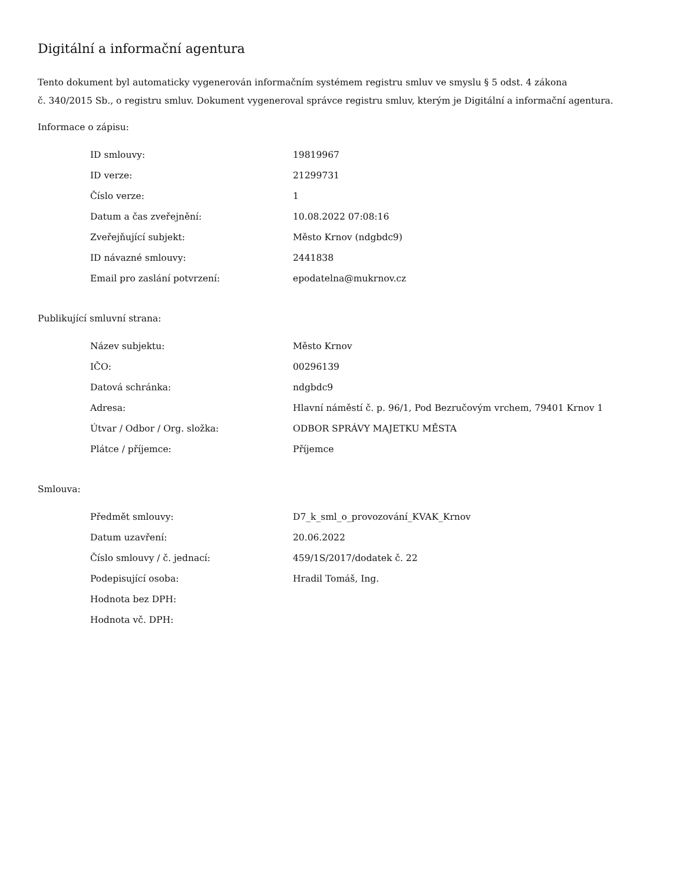Digitální a informační agentura
Tento dokument byl automaticky vygenerován informačním systémem registru smluv ve smyslu § 5 odst. 4 zákona
č. 340/2015 Sb., o registru smluv. Dokument vygeneroval správce registru smluv, kterým je Digitální a informační agentura.
Informace o zápisu:
| ID smlouvy: | 19819967 |
| ID verze: | 21299731 |
| Číslo verze: | 1 |
| Datum a čas zveřejnění: | 10.08.2022 07:08:16 |
| Zveřejňující subjekt: | Město Krnov (ndgbdc9) |
| ID návazné smlouvy: | 2441838 |
| Email pro zaslání potvrzení: | epodatelna@mukrnov.cz |
Publikující smluvní strana:
| Název subjektu: | Město Krnov |
| IČO: | 00296139 |
| Datová schránka: | ndgbdc9 |
| Adresa: | Hlavní náměstí č. p. 96/1, Pod Bezručovým vrchem, 79401 Krnov 1 |
| Útvar / Odbor / Org. složka: | ODBOR SPRÁVY MAJETKU MĚSTA |
| Plátce / příjemce: | Příjemce |
Smlouva:
| Předmět smlouvy: | D7_k_sml_o_provozování_KVAK_Krnov |
| Datum uzavření: | 20.06.2022 |
| Číslo smlouvy / č. jednací: | 459/1S/2017/dodatek č. 22 |
| Podepisující osoba: | Hradil Tomáš, Ing. |
| Hodnota bez DPH: | |
| Hodnota vč. DPH: | |